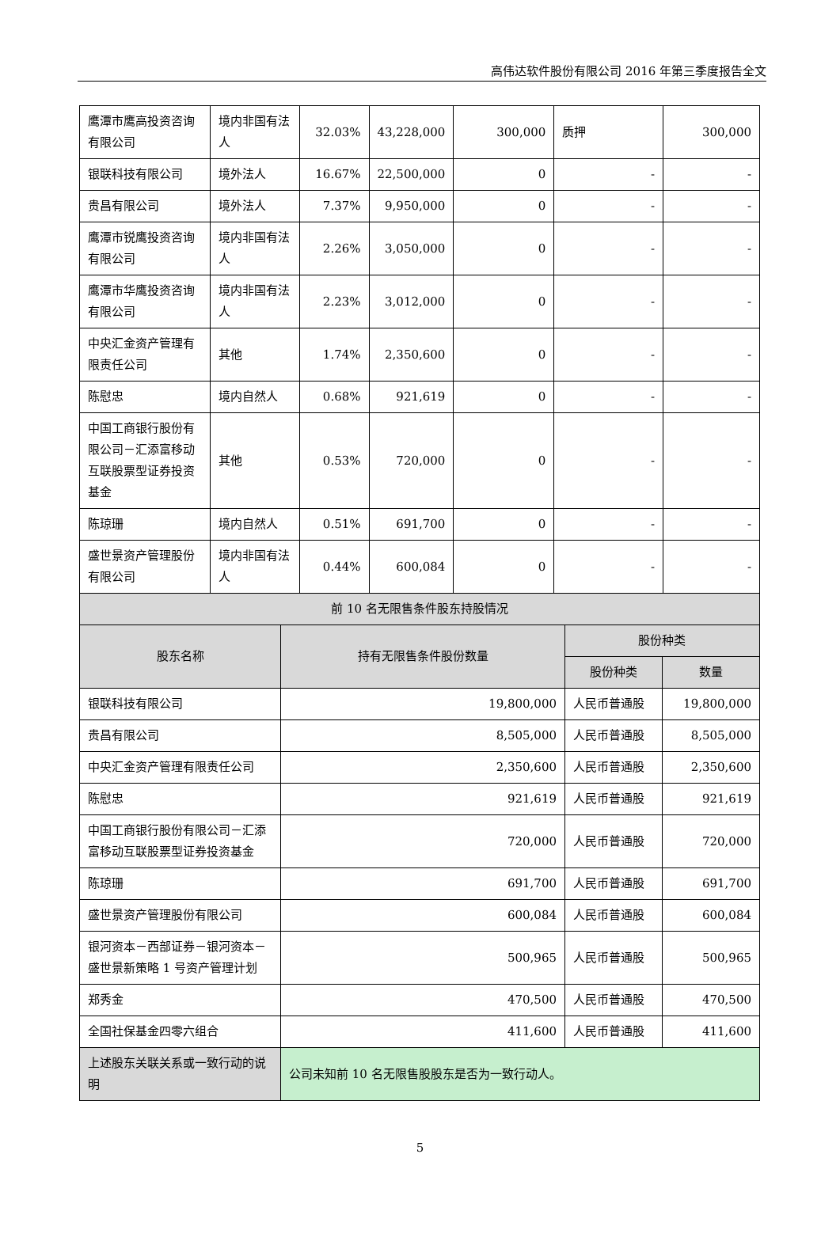高伟达软件股份有限公司 2016 年第三季度报告全文
| 鹰潭市鹰高投资咨询有限公司 | 境内非国有法人 | 32.03% | 43,228,000 | 300,000 | 质押 | 300,000 |
| 银联科技有限公司 | 境外法人 | 16.67% | 22,500,000 | 0 | - | - |
| 贵昌有限公司 | 境外法人 | 7.37% | 9,950,000 | 0 | - | - |
| 鹰潭市锐鹰投资咨询有限公司 | 境内非国有法人 | 2.26% | 3,050,000 | 0 | - | - |
| 鹰潭市华鹰投资咨询有限公司 | 境内非国有法人 | 2.23% | 3,012,000 | 0 | - | - |
| 中央汇金资产管理有限责任公司 | 其他 | 1.74% | 2,350,600 | 0 | - | - |
| 陈慰忠 | 境内自然人 | 0.68% | 921,619 | 0 | - | - |
| 中国工商银行股份有限公司－汇添富移动互联股票型证券投资基金 | 其他 | 0.53% | 720,000 | 0 | - | - |
| 陈琼珊 | 境内自然人 | 0.51% | 691,700 | 0 | - | - |
| 盛世景资产管理股份有限公司 | 境内非国有法人 | 0.44% | 600,084 | 0 | - | - |
| 前 10 名无限售条件股东持股情况 | | | |
| --- | --- | --- | --- |
| 股东名称 | 持有无限售条件股份数量 | 股份种类 | |
| | | 股份种类 | 数量 |
| 银联科技有限公司 | 19,800,000 | 人民币普通股 | 19,800,000 |
| 贵昌有限公司 | 8,505,000 | 人民币普通股 | 8,505,000 |
| 中央汇金资产管理有限责任公司 | 2,350,600 | 人民币普通股 | 2,350,600 |
| 陈慰忠 | 921,619 | 人民币普通股 | 921,619 |
| 中国工商银行股份有限公司－汇添富移动互联股票型证券投资基金 | 720,000 | 人民币普通股 | 720,000 |
| 陈琼珊 | 691,700 | 人民币普通股 | 691,700 |
| 盛世景资产管理股份有限公司 | 600,084 | 人民币普通股 | 600,084 |
| 银河资本－西部证券－银河资本－盛世景新策略 1 号资产管理计划 | 500,965 | 人民币普通股 | 500,965 |
| 郑秀金 | 470,500 | 人民币普通股 | 470,500 |
| 全国社保基金四零六组合 | 411,600 | 人民币普通股 | 411,600 |
| 上述股东关联关系或一致行动的说明 | 公司未知前 10 名无限售股股东是否为一致行动人。 | | |
5